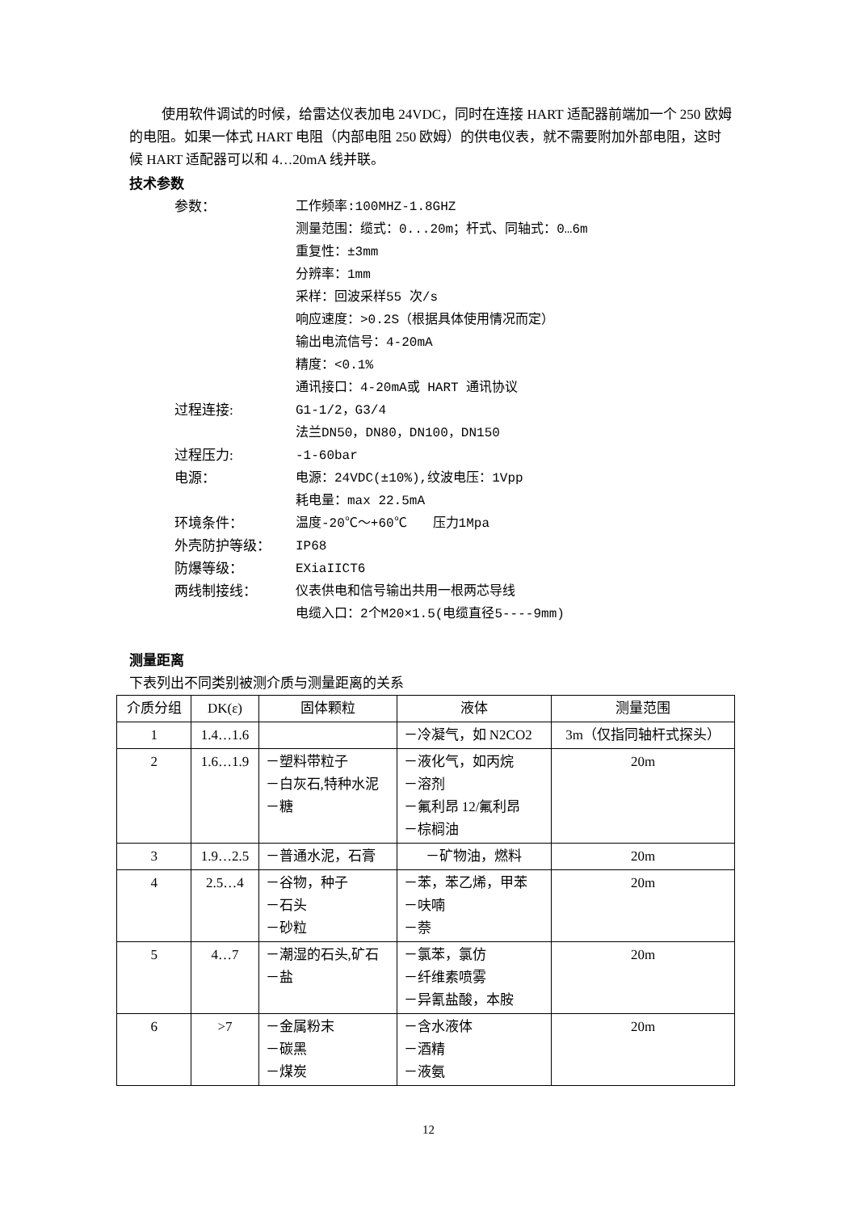使用软件调试的时候，给雷达仪表加电 24VDC，同时在连接 HART 适配器前端加一个 250 欧姆的电阻。如果一体式 HART 电阻（内部电阻 250 欧姆）的供电仪表，就不需要附加外部电阻，这时候 HART 适配器可以和 4…20mA 线并联。
技术参数
参数： 工作频率:100MHZ-1.8GHZ
测量范围：缆式：0...20m；杆式、同轴式：0…6m
重复性：±3mm
分辨率：1mm
采样：回波采样55 次/s
响应速度：>0.2S（根据具体使用情况而定）
输出电流信号：4-20mA
精度：<0.1%
通讯接口：4-20mA或 HART 通讯协议
过程连接: G1-1/2，G3/4
法兰DN50，DN80，DN100，DN150
过程压力: -1-60bar
电源： 电源：24VDC(±10%),纹波电压：1Vpp
耗电量：max 22.5mA
环境条件： 温度-20℃～+60℃　　压力1Mpa
外壳防护等级： IP68
防爆等级： EXiaIICT6
两线制接线： 仪表供电和信号输出共用一根两芯导线
电缆入口：2个M20×1.5(电缆直径5----9mm)
测量距离
下表列出不同类别被测介质与测量距离的关系
| 介质分组 | DK(ε) | 固体颗粒 | 液体 | 测量范围 |
| --- | --- | --- | --- | --- |
| 1 | 1.4…1.6 | | －冷凝气，如 N2CO2 | 3m（仅指同轴杆式探头） |
| 2 | 1.6…1.9 | －塑料带粒子 －白灰石,特种水泥 －糖 | －液化气，如丙烷 －溶剂 －氟利昂 12/氟利昂 －棕榈油 | 20m |
| 3 | 1.9…2.5 | －普通水泥，石膏 | －矿物油，燃料 | 20m |
| 4 | 2.5…4 | －谷物，种子 －石头 －砂粒 | －苯，苯乙烯，甲苯 －呋喃 －萘 | 20m |
| 5 | 4…7 | －潮湿的石头,矿石 －盐 | －氯苯，氯仿 －纤维素喷雾 －异氰盐酸，本胺 | 20m |
| 6 | >7 | －金属粉末 －碳黑 －煤炭 | －含水液体 －酒精 －液氨 | 20m |
12